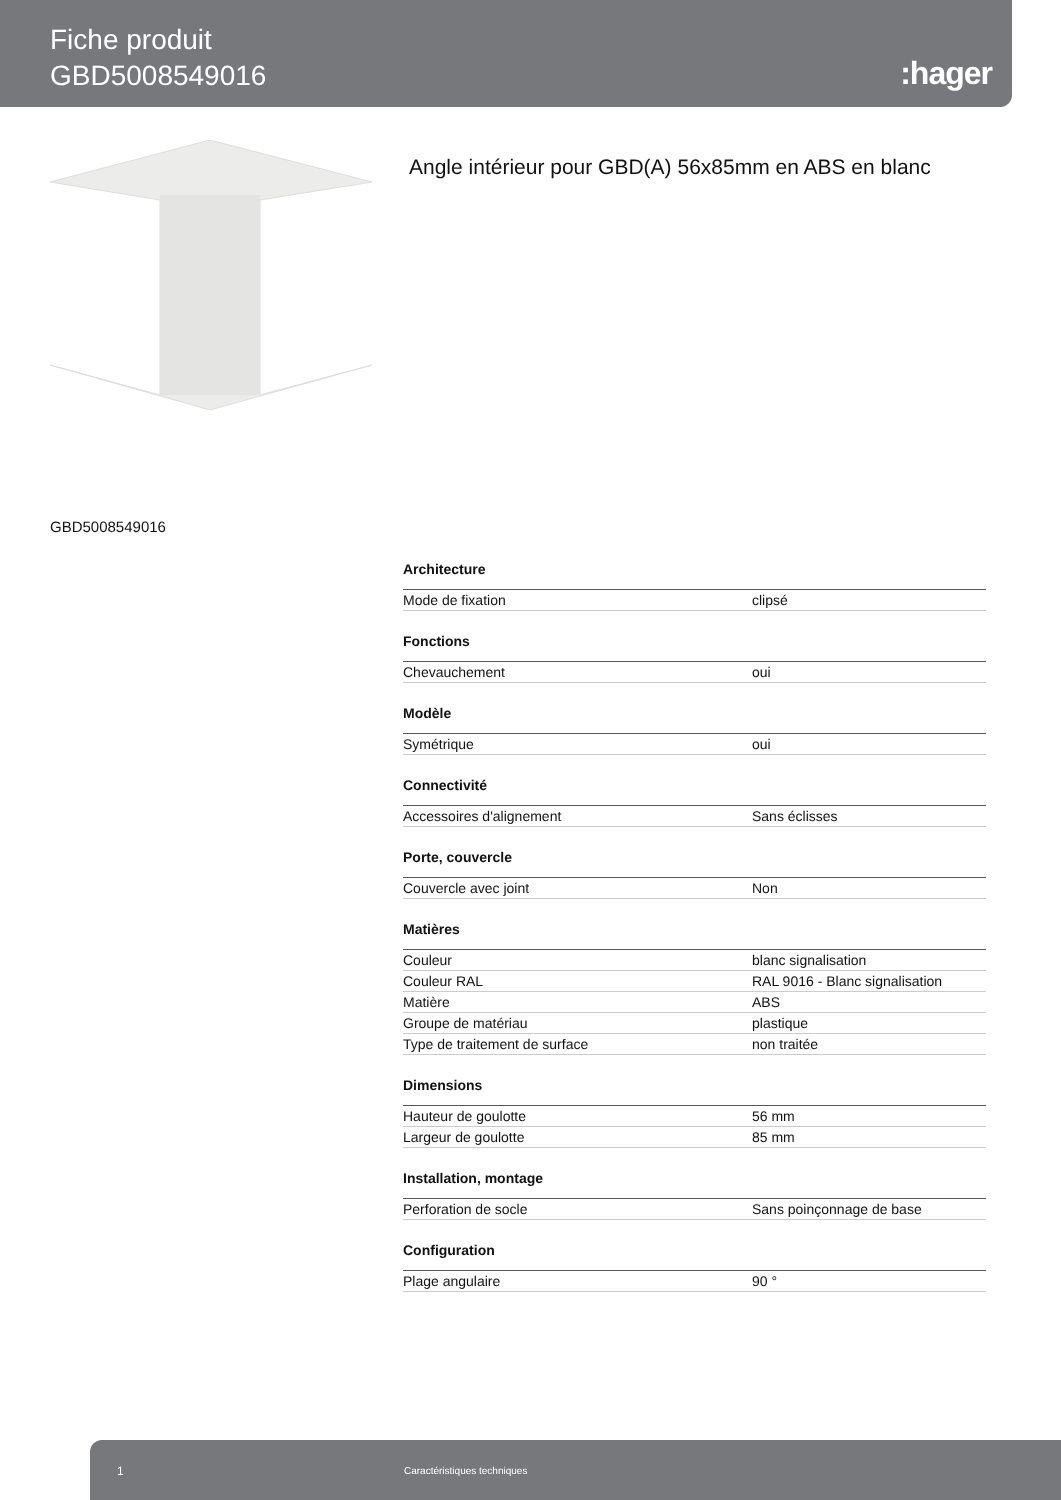Fiche produit
GBD5008549016
:hager
Angle intérieur pour GBD(A) 56x85mm en ABS en blanc
GBD5008549016
| Architecture | |
| --- | --- |
| Mode de fixation | clipsé |
| Fonctions | |
| Chevauchement | oui |
| Modèle | |
| Symétrique | oui |
| Connectivité | |
| Accessoires d'alignement | Sans éclisses |
| Porte, couvercle | |
| Couvercle avec joint | Non |
| Matières | |
| Couleur | blanc signalisation |
| Couleur RAL | RAL 9016 - Blanc signalisation |
| Matière | ABS |
| Groupe de matériau | plastique |
| Type de traitement de surface | non traitée |
| Dimensions | |
| Hauteur de goulotte | 56 mm |
| Largeur de goulotte | 85 mm |
| Installation, montage | |
| Perforation de socle | Sans poinçonnage de base |
| Configuration | |
| Plage angulaire | 90 ° |
1 Caractéristiques techniques